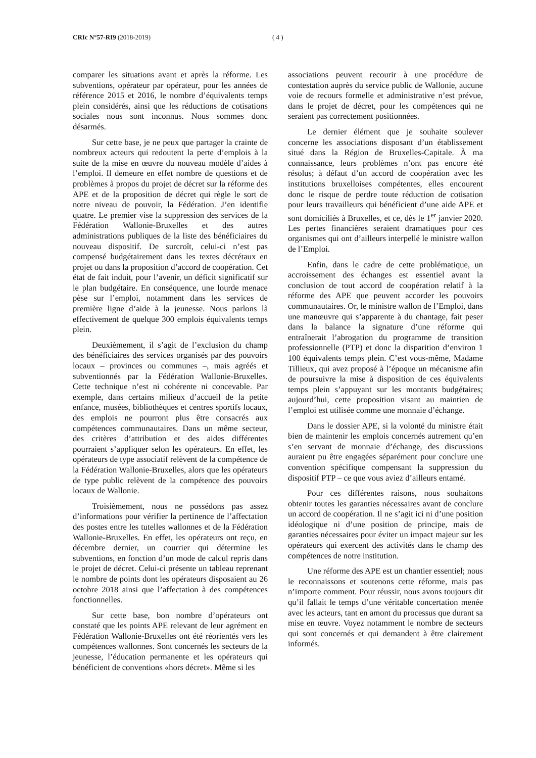CRIc N°57-RI9 (2018-2019) ( 4 )
comparer les situations avant et après la réforme. Les subventions, opérateur par opérateur, pour les années de référence 2015 et 2016, le nombre d’équivalents temps plein considérés, ainsi que les réductions de cotisations sociales nous sont inconnus. Nous sommes donc désarmés.
Sur cette base, je ne peux que partager la crainte de nombreux acteurs qui redoutent la perte d’emplois à la suite de la mise en œuvre du nouveau modèle d’aides à l’emploi. Il demeure en effet nombre de questions et de problèmes à propos du projet de décret sur la réforme des APE et de la proposition de décret qui règle le sort de notre niveau de pouvoir, la Fédération. J’en identifie quatre. Le premier vise la suppression des services de la Fédération Wallonie-Bruxelles et des autres administrations publiques de la liste des bénéficiaires du nouveau dispositif. De surcroît, celui-ci n’est pas compensé budgétairement dans les textes décrétaux en projet ou dans la proposition d’accord de coopération. Cet état de fait induit, pour l’avenir, un déficit significatif sur le plan budgétaire. En conséquence, une lourde menace pèse sur l’emploi, notamment dans les services de première ligne d’aide à la jeunesse. Nous parlons là effectivement de quelque 300 emplois équivalents temps plein.
Deuxièmement, il s’agit de l’exclusion du champ des bénéficiaires des services organisés par des pouvoirs locaux – provinces ou communes –, mais agréés et subventionnés par la Fédération Wallonie-Bruxelles. Cette technique n’est ni cohérente ni concevable. Par exemple, dans certains milieux d’accueil de la petite enfance, musées, bibliothèques et centres sportifs locaux, des emplois ne pourront plus être consacrés aux compétences communautaires. Dans un même secteur, des critères d’attribution et des aides différentes pourraient s’appliquer selon les opérateurs. En effet, les opérateurs de type associatif relèvent de la compétence de la Fédération Wallonie-Bruxelles, alors que les opérateurs de type public relèvent de la compétence des pouvoirs locaux de Wallonie.
Troisièmement, nous ne possédons pas assez d’informations pour vérifier la pertinence de l’affectation des postes entre les tutelles wallonnes et de la Fédération Wallonie-Bruxelles. En effet, les opérateurs ont reçu, en décembre dernier, un courrier qui détermine les subventions, en fonction d’un mode de calcul repris dans le projet de décret. Celui-ci présente un tableau reprenant le nombre de points dont les opérateurs disposaient au 26 octobre 2018 ainsi que l’affectation à des compétences fonctionnelles.
Sur cette base, bon nombre d’opérateurs ont constaté que les points APE relevant de leur agrément en Fédération Wallonie-Bruxelles ont été réorientés vers les compétences wallonnes. Sont concernés les secteurs de la jeunesse, l’éducation permanente et les opérateurs qui bénéficient de conventions «hors décret». Même si les
associations peuvent recourir à une procédure de contestation auprès du service public de Wallonie, aucune voie de recours formelle et administrative n’est prévue, dans le projet de décret, pour les compétences qui ne seraient pas correctement positionnées.
Le dernier élément que je souhaite soulever concerne les associations disposant d’un établissement situé dans la Région de Bruxelles-Capitale. À ma connaissance, leurs problèmes n’ont pas encore été résolus; à défaut d’un accord de coopération avec les institutions bruxelloises compétentes, elles encourent donc le risque de perdre toute réduction de cotisation pour leurs travailleurs qui bénéficient d’une aide APE et sont domiciliés à Bruxelles, et ce, dès le 1<sup>er</sup> janvier 2020. Les pertes financières seraient dramatiques pour ces organismes qui ont d’ailleurs interpellé le ministre wallon de l’Emploi.
Enfin, dans le cadre de cette problématique, un accroissement des échanges est essentiel avant la conclusion de tout accord de coopération relatif à la réforme des APE que peuvent accorder les pouvoirs communautaires. Or, le ministre wallon de l’Emploi, dans une manœuvre qui s’apparente à du chantage, fait peser dans la balance la signature d’une réforme qui entraînerait l’abrogation du programme de transition professionnelle (PTP) et donc la disparition d’environ 1 100 équivalents temps plein. C’est vous-même, Madame Tillieux, qui avez proposé à l’époque un mécanisme afin de poursuivre la mise à disposition de ces équivalents temps plein s’appuyant sur les montants budgétaires; aujourd’hui, cette proposition visant au maintien de l’emploi est utilisée comme une monnaie d’échange.
Dans le dossier APE, si la volonté du ministre était bien de maintenir les emplois concernés autrement qu’en s’en servant de monnaie d’échange, des discussions auraient pu être engagées séparément pour conclure une convention spécifique compensant la suppression du dispositif PTP – ce que vous aviez d’ailleurs entamé.
Pour ces différentes raisons, nous souhaitons obtenir toutes les garanties nécessaires avant de conclure un accord de coopération. Il ne s’agit ici ni d’une position idéologique ni d’une position de principe, mais de garanties nécessaires pour éviter un impact majeur sur les opérateurs qui exercent des activités dans le champ des compétences de notre institution.
Une réforme des APE est un chantier essentiel; nous le reconnaissons et soutenons cette réforme, mais pas n’importe comment. Pour réussir, nous avons toujours dit qu’il fallait le temps d’une véritable concertation menée avec les acteurs, tant en amont du processus que durant sa mise en œuvre. Voyez notamment le nombre de secteurs qui sont concernés et qui demandent à être clairement informés.